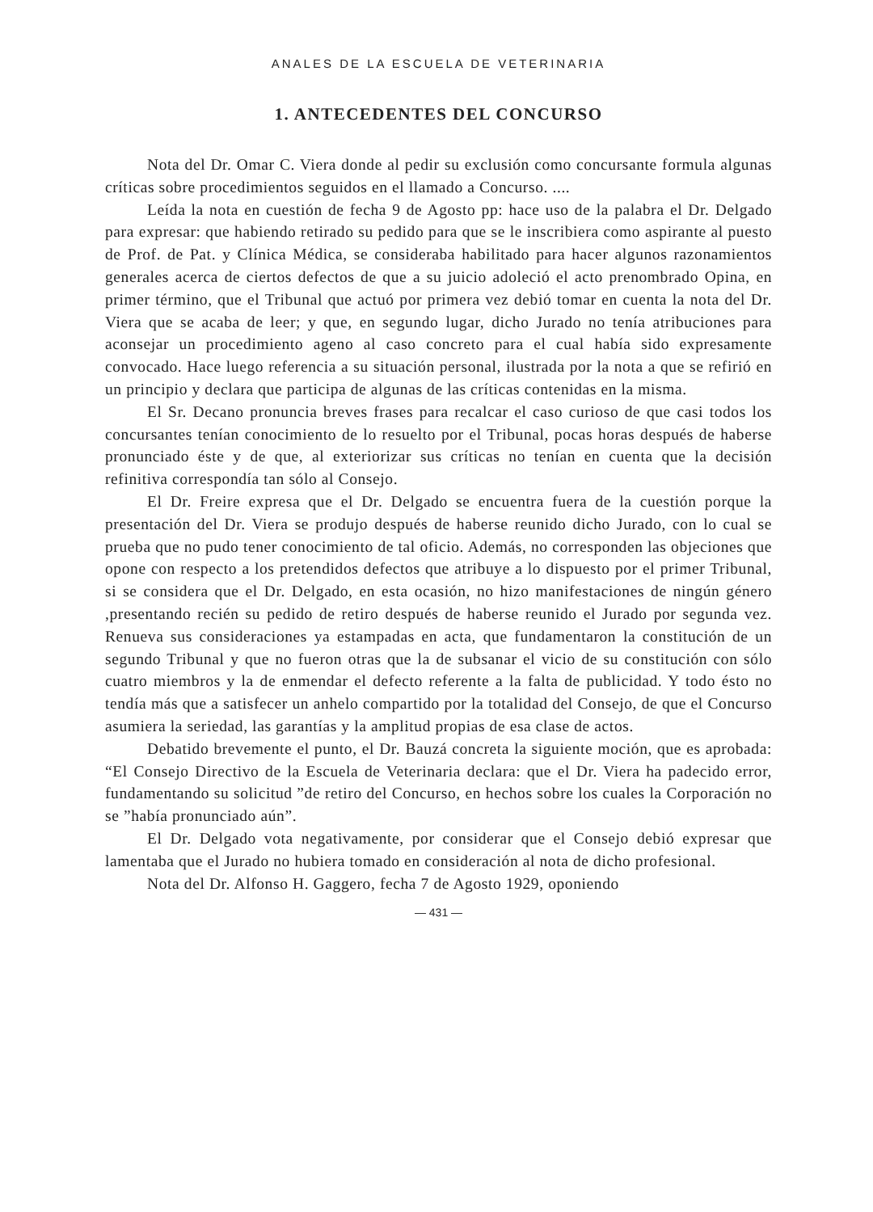ANALES DE LA ESCUELA DE VETERINARIA
1. ANTECEDENTES DEL CONCURSO
Nota del Dr. Omar C. Viera donde al pedir su exclusión como concursante formula algunas críticas sobre procedimientos seguidos en el llamado a Concurso. ....
Leída la nota en cuestión de fecha 9 de Agosto pp: hace uso de la palabra el Dr. Delgado para expresar: que habiendo retirado su pedido para que se le inscribiera como aspirante al puesto de Prof. de Pat. y Clínica Médica, se consideraba habilitado para hacer algunos razonamientos generales acerca de ciertos defectos de que a su juicio adoleció el acto prenombrado Opina, en primer término, que el Tribunal que actuó por primera vez debió tomar en cuenta la nota del Dr. Viera que se acaba de leer; y que, en segundo lugar, dicho Jurado no tenía atribuciones para aconsejar un procedimiento ageno al caso concreto para el cual había sido expresamente convocado. Hace luego referencia a su situación personal, ilustrada por la nota a que se refirió en un principio y declara que participa de algunas de las críticas contenidas en la misma.
El Sr. Decano pronuncia breves frases para recalcar el caso curioso de que casi todos los concursantes tenían conocimiento de lo resuelto por el Tribunal, pocas horas después de haberse pronunciado éste y de que, al exteriorizar sus críticas no tenían en cuenta que la decisión refinitiva correspondía tan sólo al Consejo.
El Dr. Freire expresa que el Dr. Delgado se encuentra fuera de la cuestión porque la presentación del Dr. Viera se produjo después de haberse reunido dicho Jurado, con lo cual se prueba que no pudo tener conocimiento de tal oficio. Además, no corresponden las objeciones que opone con respecto a los pretendidos defectos que atribuye a lo dispuesto por el primer Tribunal, si se considera que el Dr. Delgado, en esta ocasión, no hizo manifestaciones de ningún género ,presentando recién su pedido de retiro después de haberse reunido el Jurado por segunda vez. Renueva sus consideraciones ya estampadas en acta, que fundamentaron la constitución de un segundo Tribunal y que no fueron otras que la de subsanar el vicio de su constitución con sólo cuatro miembros y la de enmendar el defecto referente a la falta de publicidad. Y todo ésto no tendía más que a satisfecer un anhelo compartido por la totalidad del Consejo, de que el Concurso asumiera la seriedad, las garantías y la amplitud propias de esa clase de actos.
Debatido brevemente el punto, el Dr. Bauzá concreta la siguiente moción, que es aprobada: “El Consejo Directivo de la Escuela de Veterinaria declara: que el Dr. Viera ha padecido error, fundamentando su solicitud ”de retiro del Concurso, en hechos sobre los cuales la Corporación no se ”había pronunciado aún”.
El Dr. Delgado vota negativamente, por considerar que el Consejo debió expresar que lamentaba que el Jurado no hubiera tomado en consideración al nota de dicho profesional.
Nota del Dr. Alfonso H. Gaggero, fecha 7 de Agosto 1929, oponiendo
— 431 —